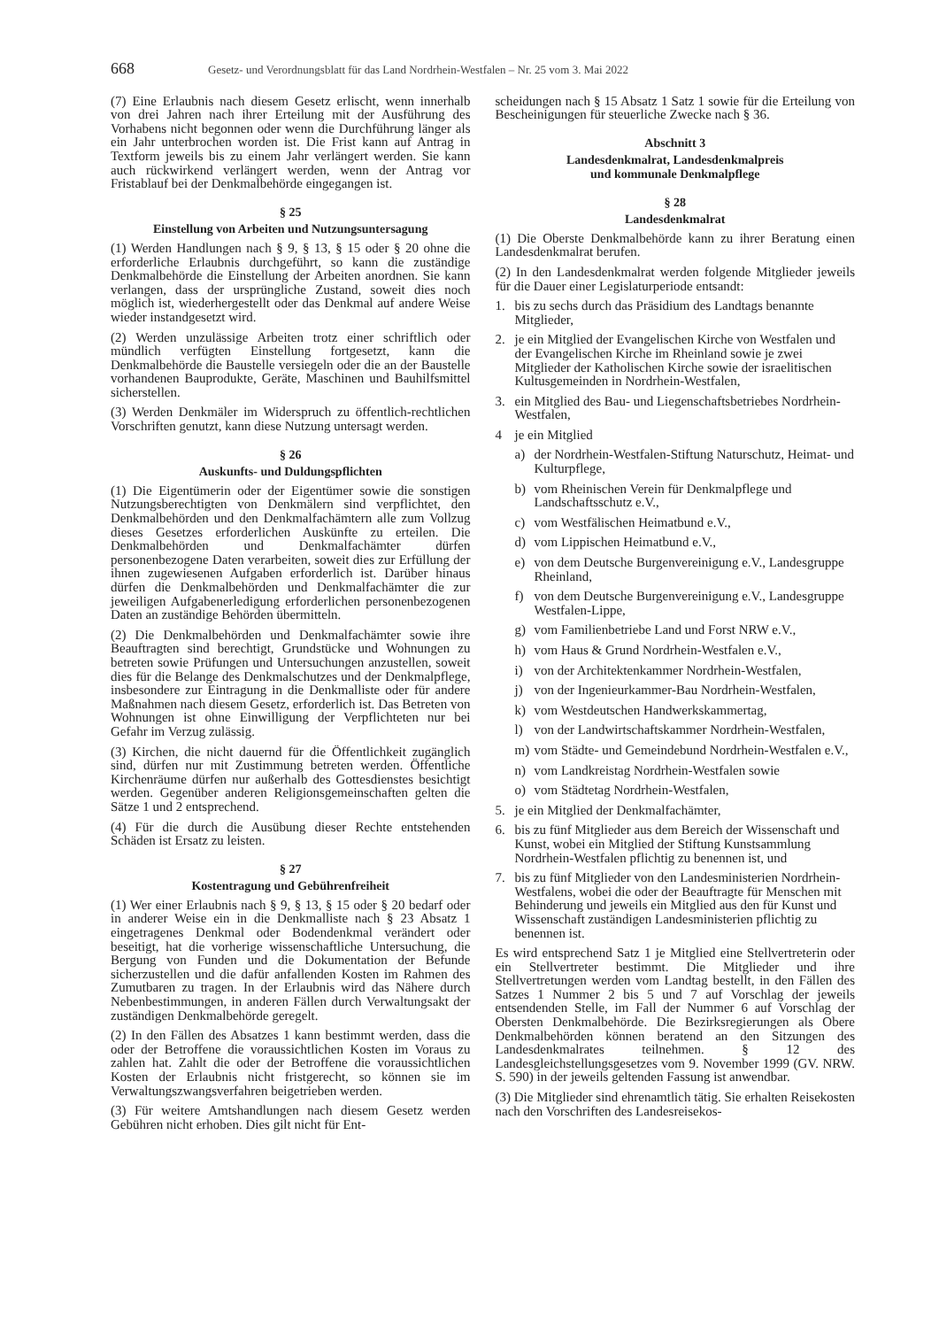668 Gesetz- und Verordnungsblatt für das Land Nordrhein-Westfalen – Nr. 25 vom 3. Mai 2022
(7) Eine Erlaubnis nach diesem Gesetz erlischt, wenn innerhalb von drei Jahren nach ihrer Erteilung mit der Ausführung des Vorhabens nicht begonnen oder wenn die Durchführung länger als ein Jahr unterbrochen worden ist. Die Frist kann auf Antrag in Textform jeweils bis zu einem Jahr verlängert werden. Sie kann auch rückwirkend verlängert werden, wenn der Antrag vor Fristablauf bei der Denkmalbehörde eingegangen ist.
§ 25
Einstellung von Arbeiten und Nutzungsuntersagung
(1) Werden Handlungen nach § 9, § 13, § 15 oder § 20 ohne die erforderliche Erlaubnis durchgeführt, so kann die zuständige Denkmalbehörde die Einstellung der Arbeiten anordnen. Sie kann verlangen, dass der ursprüngliche Zustand, soweit dies noch möglich ist, wiederhergestellt oder das Denkmal auf andere Weise wieder instandgesetzt wird.
(2) Werden unzulässige Arbeiten trotz einer schriftlich oder mündlich verfügten Einstellung fortgesetzt, kann die Denkmalbehörde die Baustelle versiegeln oder die an der Baustelle vorhandenen Bauprodukte, Geräte, Maschinen und Bauhilfsmittel sicherstellen.
(3) Werden Denkmäler im Widerspruch zu öffentlich-rechtlichen Vorschriften genutzt, kann diese Nutzung untersagt werden.
§ 26
Auskunfts- und Duldungspflichten
(1) Die Eigentümerin oder der Eigentümer sowie die sonstigen Nutzungsberechtigten von Denkmälern sind verpflichtet, den Denkmalbehörden und den Denkmalfachämtern alle zum Vollzug dieses Gesetzes erforderlichen Auskünfte zu erteilen. Die Denkmalbehörden und Denkmalfachämter dürfen personenbezogene Daten verarbeiten, soweit dies zur Erfüllung der ihnen zugewiesenen Aufgaben erforderlich ist. Darüber hinaus dürfen die Denkmalbehörden und Denkmalfachämter die zur jeweiligen Aufgabenerledigung erforderlichen personenbezogenen Daten an zuständige Behörden übermitteln.
(2) Die Denkmalbehörden und Denkmalfachämter sowie ihre Beauftragten sind berechtigt, Grundstücke und Wohnungen zu betreten sowie Prüfungen und Untersuchungen anzustellen, soweit dies für die Belange des Denkmalschutzes und der Denkmalpflege, insbesondere zur Eintragung in die Denkmalliste oder für andere Maßnahmen nach diesem Gesetz, erforderlich ist. Das Betreten von Wohnungen ist ohne Einwilligung der Verpflichteten nur bei Gefahr im Verzug zulässig.
(3) Kirchen, die nicht dauernd für die Öffentlichkeit zugänglich sind, dürfen nur mit Zustimmung betreten werden. Öffentliche Kirchenräume dürfen nur außerhalb des Gottesdienstes besichtigt werden. Gegenüber anderen Religionsgemeinschaften gelten die Sätze 1 und 2 entsprechend.
(4) Für die durch die Ausübung dieser Rechte entstehenden Schäden ist Ersatz zu leisten.
§ 27
Kostentragung und Gebührenfreiheit
(1) Wer einer Erlaubnis nach § 9, § 13, § 15 oder § 20 bedarf oder in anderer Weise ein in die Denkmalliste nach § 23 Absatz 1 eingetragenes Denkmal oder Bodendenkmal verändert oder beseitigt, hat die vorherige wissenschaftliche Untersuchung, die Bergung von Funden und die Dokumentation der Befunde sicherzustellen und die dafür anfallenden Kosten im Rahmen des Zumutbaren zu tragen. In der Erlaubnis wird das Nähere durch Nebenbestimmungen, in anderen Fällen durch Verwaltungsakt der zuständigen Denkmalbehörde geregelt.
(2) In den Fällen des Absatzes 1 kann bestimmt werden, dass die oder der Betroffene die voraussichtlichen Kosten im Voraus zu zahlen hat. Zahlt die oder der Betroffene die voraussichtlichen Kosten der Erlaubnis nicht fristgerecht, so können sie im Verwaltungszwangsverfahren beigetrieben werden.
(3) Für weitere Amtshandlungen nach diesem Gesetz werden Gebühren nicht erhoben. Dies gilt nicht für Ent-
scheidungen nach § 15 Absatz 1 Satz 1 sowie für die Erteilung von Bescheinigungen für steuerliche Zwecke nach § 36.
Abschnitt 3
Landesdenkmalrat, Landesdenkmalpreis
und kommunale Denkmalpflege
§ 28
Landesdenkmalrat
(1) Die Oberste Denkmalbehörde kann zu ihrer Beratung einen Landesdenkmalrat berufen.
(2) In den Landesdenkmalrat werden folgende Mitglieder jeweils für die Dauer einer Legislaturperiode entsandt:
1. bis zu sechs durch das Präsidium des Landtags benannte Mitglieder,
2. je ein Mitglied der Evangelischen Kirche von Westfalen und der Evangelischen Kirche im Rheinland sowie je zwei Mitglieder der Katholischen Kirche sowie der israelitischen Kultusgemeinden in Nordrhein-Westfalen,
3. ein Mitglied des Bau- und Liegenschaftsbetriebes Nordrhein-Westfalen,
4 je ein Mitglied
a) der Nordrhein-Westfalen-Stiftung Naturschutz, Heimat- und Kulturpflege,
b) vom Rheinischen Verein für Denkmalpflege und Landschaftsschutz e.V.,
c) vom Westfälischen Heimatbund e.V.,
d) vom Lippischen Heimatbund e.V.,
e) von dem Deutsche Burgenvereinigung e.V., Landesgruppe Rheinland,
f) von dem Deutsche Burgenvereinigung e.V., Landesgruppe Westfalen-Lippe,
g) vom Familienbetriebe Land und Forst NRW e.V.,
h) vom Haus & Grund Nordrhein-Westfalen e.V.,
i) von der Architektenkammer Nordrhein-Westfalen,
j) von der Ingenieurkammer-Bau Nordrhein-Westfalen,
k) vom Westdeutschen Handwerkskammertag,
l) von der Landwirtschaftskammer Nordrhein-Westfalen,
m) vom Städte- und Gemeindebund Nordrhein-Westfalen e.V.,
n) vom Landkreistag Nordrhein-Westfalen sowie
o) vom Städtetag Nordrhein-Westfalen,
5. je ein Mitglied der Denkmalfachämter,
6. bis zu fünf Mitglieder aus dem Bereich der Wissenschaft und Kunst, wobei ein Mitglied der Stiftung Kunstsammlung Nordrhein-Westfalen pflichtig zu benennen ist, und
7. bis zu fünf Mitglieder von den Landesministerien Nordrhein-Westfalens, wobei die oder der Beauftragte für Menschen mit Behinderung und jeweils ein Mitglied aus den für Kunst und Wissenschaft zuständigen Landesministerien pflichtig zu benennen ist.
Es wird entsprechend Satz 1 je Mitglied eine Stellvertreterin oder ein Stellvertreter bestimmt. Die Mitglieder und ihre Stellvertretungen werden vom Landtag bestellt, in den Fällen des Satzes 1 Nummer 2 bis 5 und 7 auf Vorschlag der jeweils entsendenden Stelle, im Fall der Nummer 6 auf Vorschlag der Obersten Denkmalbehörde. Die Bezirksregierungen als Obere Denkmalbehörden können beratend an den Sitzungen des Landesdenkmalrates teilnehmen. § 12 des Landesgleichstellungsgesetzes vom 9. November 1999 (GV. NRW. S. 590) in der jeweils geltenden Fassung ist anwendbar.
(3) Die Mitglieder sind ehrenamtlich tätig. Sie erhalten Reisekosten nach den Vorschriften des Landesreisekos-